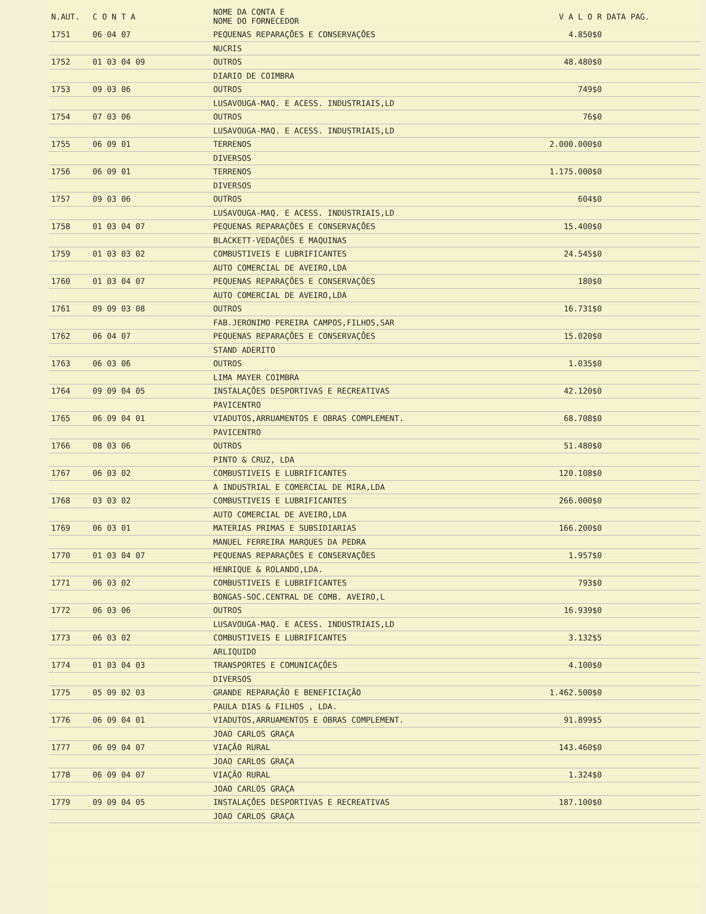| N.AUT. | C O N T A | NOME DA CONTA E NOME DO FORNECEDOR | V A L O R | DATA PAG. |
| --- | --- | --- | --- | --- |
| 1751 | 06 04 07 | PEQUENAS REPARAÇÕES E CONSERVAÇÕES | 4.850$0 | |
| | | NUCRIS | | |
| 1752 | 01 03 04 09 | OUTROS | 48.480$0 | |
| | | DIARIO DE COIMBRA | | |
| 1753 | 09 03 06 | OUTROS | 749$0 | |
| | | LUSAVOUGA-MAQ. E ACESS. INDUSTRIAIS,LD | | |
| 1754 | 07 03 06 | OUTROS | 76$0 | |
| | | LUSAVOUGA-MAQ. E ACESS. INDUSTRIAIS,LD | | |
| 1755 | 06 09 01 | TERRENOS | 2.000.000$0 | |
| | | DIVERSOS | | |
| 1756 | 06 09 01 | TERRENOS | 1.175.000$0 | |
| | | DIVERSOS | | |
| 1757 | 09 03 06 | OUTROS | 604$0 | |
| | | LUSAVOUGA-MAQ. E ACESS. INDUSTRIAIS,LD | | |
| 1758 | 01 03 04 07 | PEQUENAS REPARAÇÕES E CONSERVAÇÕES | 15.400$0 | |
| | | BLACKETT-VEDAÇÕES E MAQUINAS | | |
| 1759 | 01 03 03 02 | COMBUSTIVEIS E LUBRIFICANTES | 24.545$0 | |
| | | AUTO COMERCIAL DE AVEIRO,LDA | | |
| 1760 | 01 03 04 07 | PEQUENAS REPARAÇÕES E CONSERVAÇÕES | 180$0 | |
| | | AUTO COMERCIAL DE AVEIRO,LDA | | |
| 1761 | 09 09 03 08 | OUTROS | 16.731$0 | |
| | | FAB.JERONIMO PEREIRA CAMPOS,FILHOS,SAR | | |
| 1762 | 06 04 07 | PEQUENAS REPARAÇÕES E CONSERVAÇÕES | 15.020$0 | |
| | | STAND ADERITO | | |
| 1763 | 06 03 06 | OUTROS | 1.035$0 | |
| | | LIMA MAYER COIMBRA | | |
| 1764 | 09 09 04 05 | INSTALAÇÕES DESPORTIVAS E RECREATIVAS | 42.120$0 | |
| | | PAVICENTRO | | |
| 1765 | 06 09 04 01 | VIADUTOS,ARRUAMENTOS E OBRAS COMPLEMENT. | 68.708$0 | |
| | | PAVICENTRO | | |
| 1766 | 08 03 06 | OUTROS | 51.480$0 | |
| | | PINTO & CRUZ, LDA | | |
| 1767 | 06 03 02 | COMBUSTIVEIS E LUBRIFICANTES | 120.108$0 | |
| | | A INDUSTRIAL E COMERCIAL DE MIRA,LDA | | |
| 1768 | 03 03 02 | COMBUSTIVEIS E LUBRIFICANTES | 266.000$0 | |
| | | AUTO COMERCIAL DE AVEIRO,LDA | | |
| 1769 | 06 03 01 | MATERIAS PRIMAS E SUBSIDIARIAS | 166.200$0 | |
| | | MANUEL FERREIRA MARQUES DA PEDRA | | |
| 1770 | 01 03 04 07 | PEQUENAS REPARAÇÕES E CONSERVAÇÕES | 1.957$0 | |
| | | HENRIQUE & ROLANDO,LDA. | | |
| 1771 | 06 03 02 | COMBUSTIVEIS E LUBRIFICANTES | 793$0 | |
| | | BONGAS-SOC.CENTRAL DE COMB. AVEIRO,L | | |
| 1772 | 06 03 06 | OUTROS | 16.939$0 | |
| | | LUSAVOUGA-MAQ. E ACESS. INDUSTRIAIS,LD | | |
| 1773 | 06 03 02 | COMBUSTIVEIS E LUBRIFICANTES | 3.132$5 | |
| | | ARLIQUIDO | | |
| 1774 | 01 03 04 03 | TRANSPORTES E COMUNICAÇÕES | 4.100$0 | |
| | | DIVERSOS | | |
| 1775 | 05 09 02 03 | GRANDE REPARAÇÃO E BENEFICIAÇÃO | 1.462.500$0 | |
| | | PAULA DIAS & FILHOS , LDA. | | |
| 1776 | 06 09 04 01 | VIADUTOS,ARRUAMENTOS E OBRAS COMPLEMENT. | 91.899$5 | |
| | | JOAO CARLOS GRAÇA | | |
| 1777 | 06 09 04 07 | VIAÇÃO RURAL | 143.460$0 | |
| | | JOAO CARLOS GRAÇA | | |
| 1778 | 06 09 04 07 | VIAÇÃO RURAL | 1.324$0 | |
| | | JOAO CARLOS GRAÇA | | |
| 1779 | 09 09 04 05 | INSTALAÇÕES DESPORTIVAS E RECREATIVAS | 187.100$0 | |
| | | JOAO CARLOS GRAÇA | | |